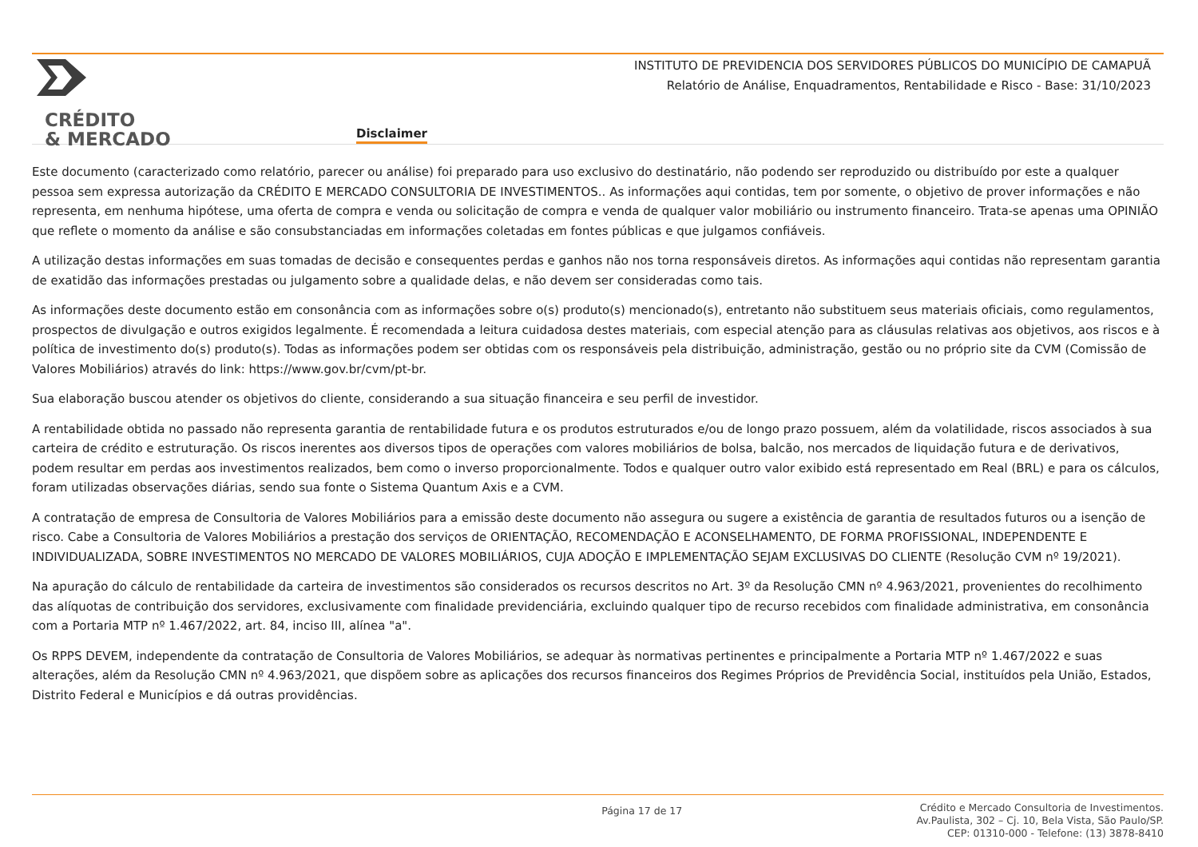CRÉDITO
& MERCADO
Disclaimer
INSTITUTO DE PREVIDENCIA DOS SERVIDORES PÚBLICOS DO MUNICÍPIO DE CAMAPUÃ
Relatório de Análise, Enquadramentos, Rentabilidade e Risco - Base: 31/10/2023
Este documento (caracterizado como relatório, parecer ou análise) foi preparado para uso exclusivo do destinatário, não podendo ser reproduzido ou distribuído por este a qualquer pessoa sem expressa autorização da CRÉDITO E MERCADO CONSULTORIA DE INVESTIMENTOS.. As informações aqui contidas, tem por somente, o objetivo de prover informações e não representa, em nenhuma hipótese, uma oferta de compra e venda ou solicitação de compra e venda de qualquer valor mobiliário ou instrumento financeiro. Trata-se apenas uma OPINIÃO que reflete o momento da análise e são consubstanciadas em informações coletadas em fontes públicas e que julgamos confiáveis.
A utilização destas informações em suas tomadas de decisão e consequentes perdas e ganhos não nos torna responsáveis diretos. As informações aqui contidas não representam garantia de exatidão das informações prestadas ou julgamento sobre a qualidade delas, e não devem ser consideradas como tais.
As informações deste documento estão em consonância com as informações sobre o(s) produto(s) mencionado(s), entretanto não substituem seus materiais oficiais, como regulamentos, prospectos de divulgação e outros exigidos legalmente. É recomendada a leitura cuidadosa destes materiais, com especial atenção para as cláusulas relativas aos objetivos, aos riscos e à política de investimento do(s) produto(s). Todas as informações podem ser obtidas com os responsáveis pela distribuição, administração, gestão ou no próprio site da CVM (Comissão de Valores Mobiliários) através do link: https://www.gov.br/cvm/pt-br.
Sua elaboração buscou atender os objetivos do cliente, considerando a sua situação financeira e seu perfil de investidor.
A rentabilidade obtida no passado não representa garantia de rentabilidade futura e os produtos estruturados e/ou de longo prazo possuem, além da volatilidade, riscos associados à sua carteira de crédito e estruturação. Os riscos inerentes aos diversos tipos de operações com valores mobiliários de bolsa, balcão, nos mercados de liquidação futura e de derivativos, podem resultar em perdas aos investimentos realizados, bem como o inverso proporcionalmente. Todos e qualquer outro valor exibido está representado em Real (BRL) e para os cálculos, foram utilizadas observações diárias, sendo sua fonte o Sistema Quantum Axis e a CVM.
A contratação de empresa de Consultoria de Valores Mobiliários para a emissão deste documento não assegura ou sugere a existência de garantia de resultados futuros ou a isenção de risco. Cabe a Consultoria de Valores Mobiliários a prestação dos serviços de ORIENTAÇÃO, RECOMENDAÇÃO E ACONSELHAMENTO, DE FORMA PROFISSIONAL, INDEPENDENTE E INDIVIDUALIZADA, SOBRE INVESTIMENTOS NO MERCADO DE VALORES MOBILIÁRIOS, CUJA ADOÇÃO E IMPLEMENTAÇÃO SEJAM EXCLUSIVAS DO CLIENTE (Resolução CVM nº 19/2021).
Na apuração do cálculo de rentabilidade da carteira de investimentos são considerados os recursos descritos no Art. 3º da Resolução CMN nº 4.963/2021, provenientes do recolhimento das alíquotas de contribuição dos servidores, exclusivamente com finalidade previdenciária, excluindo qualquer tipo de recurso recebidos com finalidade administrativa, em consonância com a Portaria MTP nº 1.467/2022, art. 84, inciso III, alínea "a".
Os RPPS DEVEM, independente da contratação de Consultoria de Valores Mobiliários, se adequar às normativas pertinentes e principalmente a Portaria MTP nº 1.467/2022 e suas alterações, além da Resolução CMN nº 4.963/2021, que dispõem sobre as aplicações dos recursos financeiros dos Regimes Próprios de Previdência Social, instituídos pela União, Estados, Distrito Federal e Municípios e dá outras providências.
Página 17 de 17
Crédito e Mercado Consultoria de Investimentos.
Av.Paulista, 302 – Cj. 10, Bela Vista, São Paulo/SP.
CEP: 01310-000 - Telefone: (13) 3878-8410